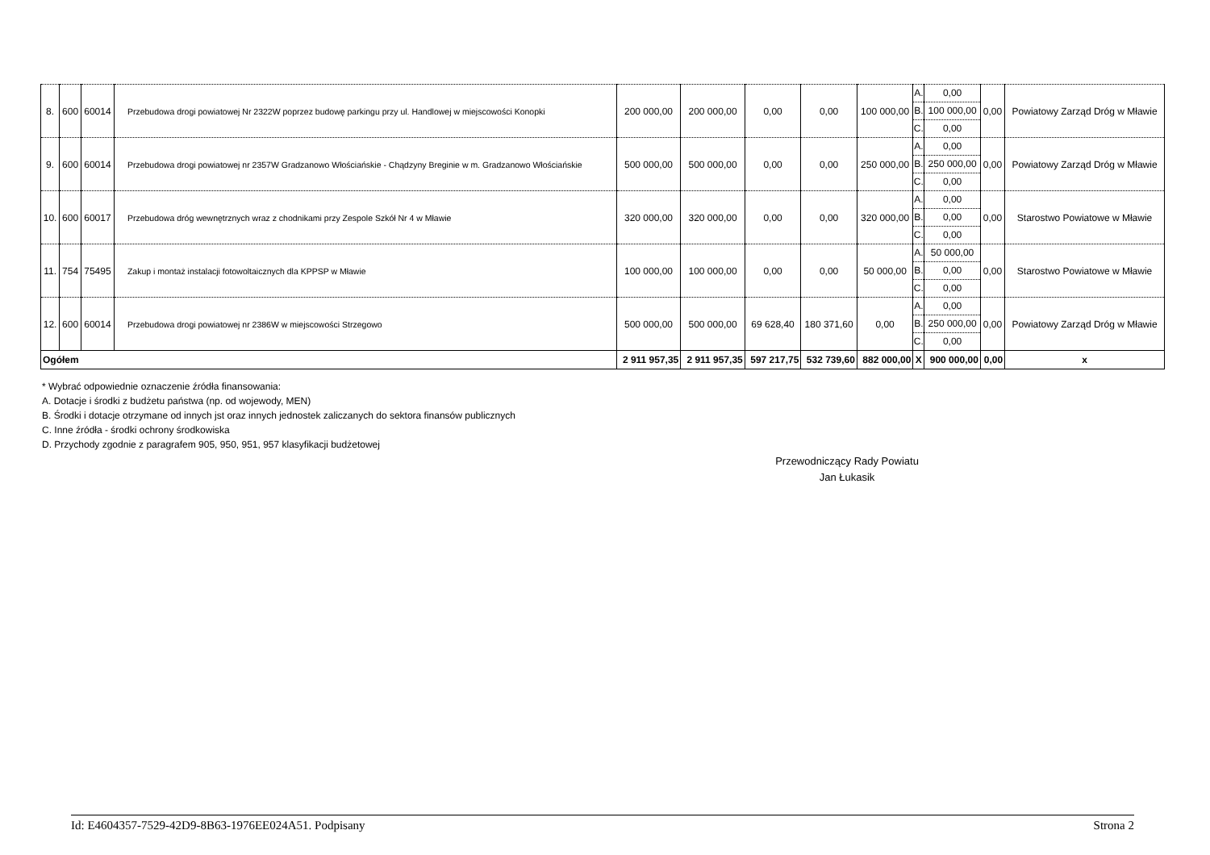| 8. | 600 | 60014 | Przebudowa drogi powiatowej Nr 2322W poprzez budowę parkingu przy ul. Handlowej w miejscowości Konopki | 200 000,00 | 200 000,00 | 0,00 | 0,00 | 100 000,00 | A. B. C. | 0,00 100 000,00 0,00 | 0,00 | Powiatowy Zarząd Dróg w Mławie |
| 9. | 600 | 60014 | Przebudowa drogi powiatowej nr 2357W Gradzanowo Włościańskie - Chądzyny Breginie w m. Gradzanowo Włościańskie | 500 000,00 | 500 000,00 | 0,00 | 0,00 | 250 000,00 | A. B. C. | 0,00 250 000,00 0,00 | 0,00 | Powiatowy Zarząd Dróg w Mławie |
| 10. | 600 | 60017 | Przebudowa dróg wewnętrznych wraz z chodnikami przy Zespole Szkół Nr 4 w Mławie | 320 000,00 | 320 000,00 | 0,00 | 0,00 | 320 000,00 | A. B. C. | 0,00 0,00 0,00 | 0,00 | Starostwo Powiatowe w Mławie |
| 11. | 754 | 75495 | Zakup i montaż instalacji fotowoltaicznych dla KPPSP w Mławie | 100 000,00 | 100 000,00 | 0,00 | 0,00 | 50 000,00 | A. B. C. | 50 000,00 0,00 0,00 | 0,00 | Starostwo Powiatowe w Mławie |
| 12. | 600 | 60014 | Przebudowa drogi powiatowej nr 2386W w miejscowości Strzegowo | 500 000,00 | 500 000,00 | 69 628,40 | 180 371,60 | 0,00 | A. B. C. | 0,00 250 000,00 0,00 | 0,00 | Powiatowy Zarząd Dróg w Mławie |
| Ogółem | | | | 2 911 957,35 | 2 911 957,35 | 597 217,75 | 532 739,60 | 882 000,00 | X | 900 000,00 | 0,00 | x |
* Wybrać odpowiednie oznaczenie źródła finansowania:
A. Dotacje i środki z budżetu państwa (np. od wojewody, MEN)
B. Środki i dotacje otrzymane od innych jst oraz innych jednostek zaliczanych do sektora finansów publicznych
C. Inne źródła - środki ochrony środkowiska
D. Przychody zgodnie z paragrafem 905, 950, 951, 957 klasyfikacji budżetowej
Przewodniczący Rady Powiatu
Jan Łukasik
Id: E4604357-7529-42D9-8B63-1976EE024A51. Podpisany Strona 2